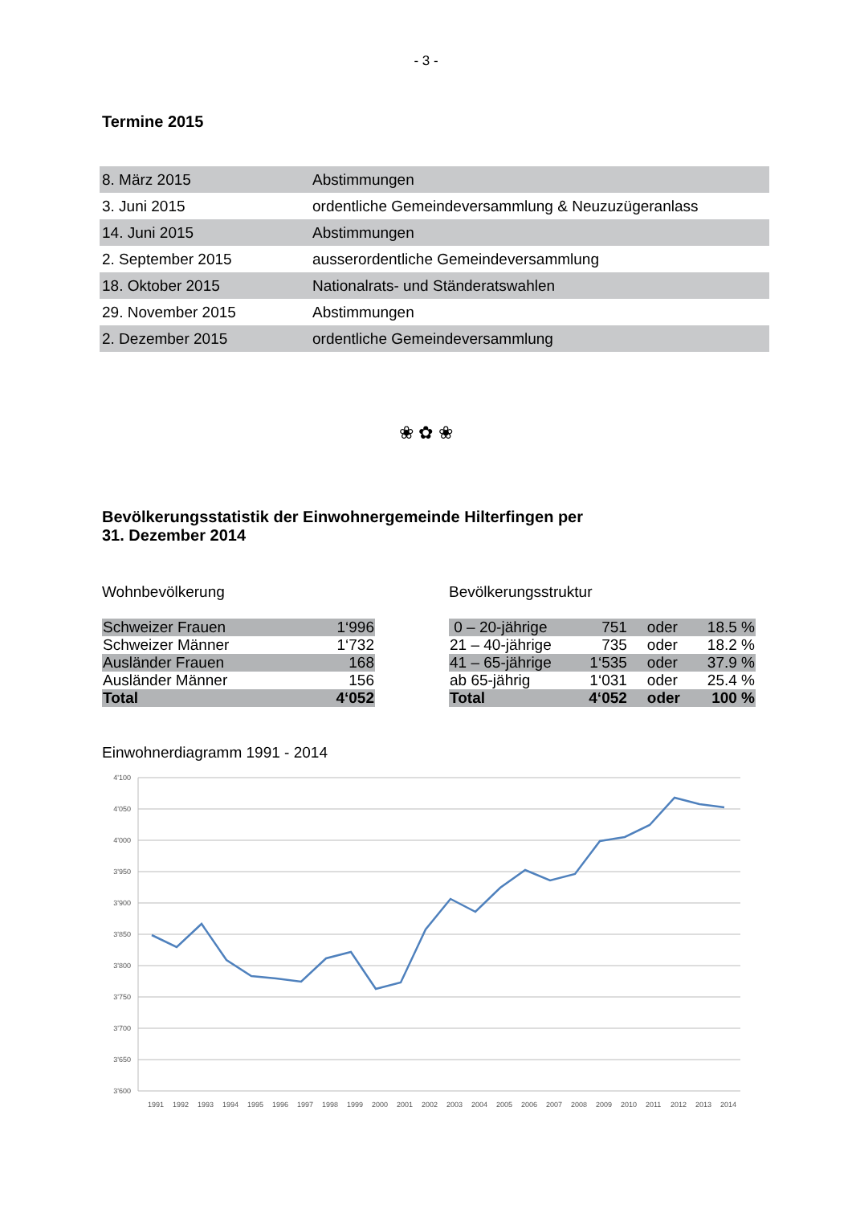- 3 -
Termine 2015
| 8. März 2015 | Abstimmungen |
| 3. Juni 2015 | ordentliche Gemeindeversammlung & Neuzuzügeranlass |
| 14. Juni 2015 | Abstimmungen |
| 2. September 2015 | ausserordentliche Gemeindeversammlung |
| 18. Oktober 2015 | Nationalrats- und Ständeratswahlen |
| 29. November 2015 | Abstimmungen |
| 2. Dezember 2015 | ordentliche Gemeindeversammlung |
❀ ✿ ❀
Bevölkerungsstatistik der Einwohnergemeinde Hilterfingen per
31. Dezember 2014
Wohnbevölkerung
| Schweizer Frauen | 1‘996 |
| Schweizer Männer | 1‘732 |
| Ausländer Frauen | 168 |
| Ausländer Männer | 156 |
| Total | 4‘052 |
Bevölkerungsstruktur
| 0 – 20-jährige | 751 | oder | 18.5 % |
| 21 – 40-jährige | 735 | oder | 18.2 % |
| 41 – 65-jährige | 1‘535 | oder | 37.9 % |
| ab 65-jährig | 1‘031 | oder | 25.4 % |
| Total | 4‘052 | oder | 100 % |
Einwohnerdiagramm 1991 - 2014
4'100
4'050
4'000
3'950
3'900
3'850
3'800
3'750
3'700
3'650
3'600
1991
1992
1993
1994
1995
1996
1997
1998
1999
2000
2001
2002
2003
2004
2005
2006
2007
2008
2009
2010
2011
2012
2013
2014